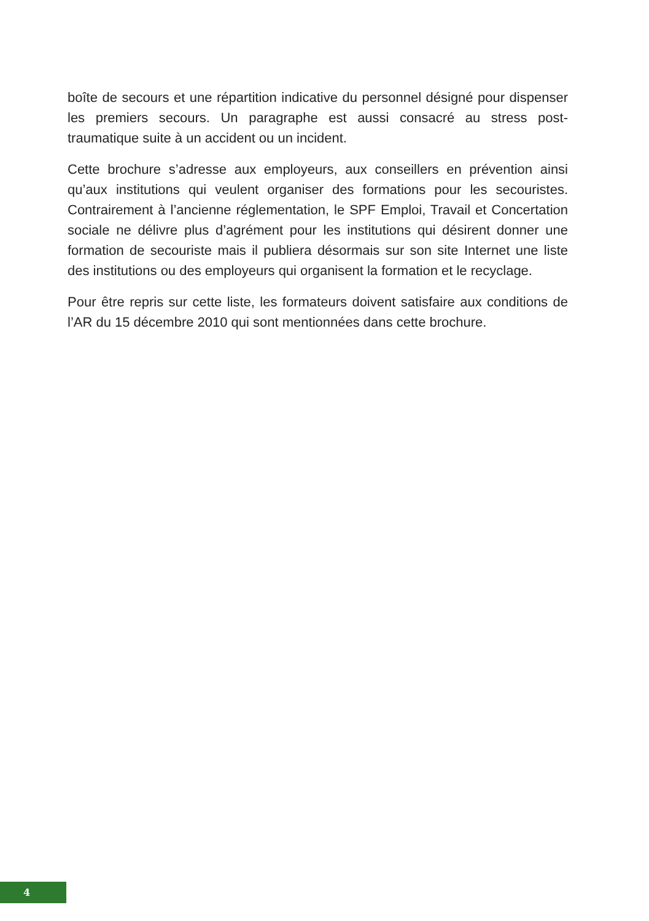boîte de secours et une répartition indicative du personnel désigné pour dispenser les premiers secours. Un paragraphe est aussi consacré au stress post-traumatique suite à un accident ou un incident.
Cette brochure s’adresse aux employeurs, aux conseillers en prévention ainsi qu’aux institutions qui veulent organiser des formations pour les secouristes. Contrairement à l’ancienne réglementation, le SPF Emploi, Travail et Concertation sociale ne délivre plus d’agrément pour les institutions qui désirent donner une formation de secouriste mais il publiera désormais sur son site Internet une liste des institutions ou des employeurs qui organisent la formation et le recyclage.
Pour être repris sur cette liste, les formateurs doivent satisfaire aux conditions de l’AR du 15 décembre 2010 qui sont mentionnées dans cette brochure.
4